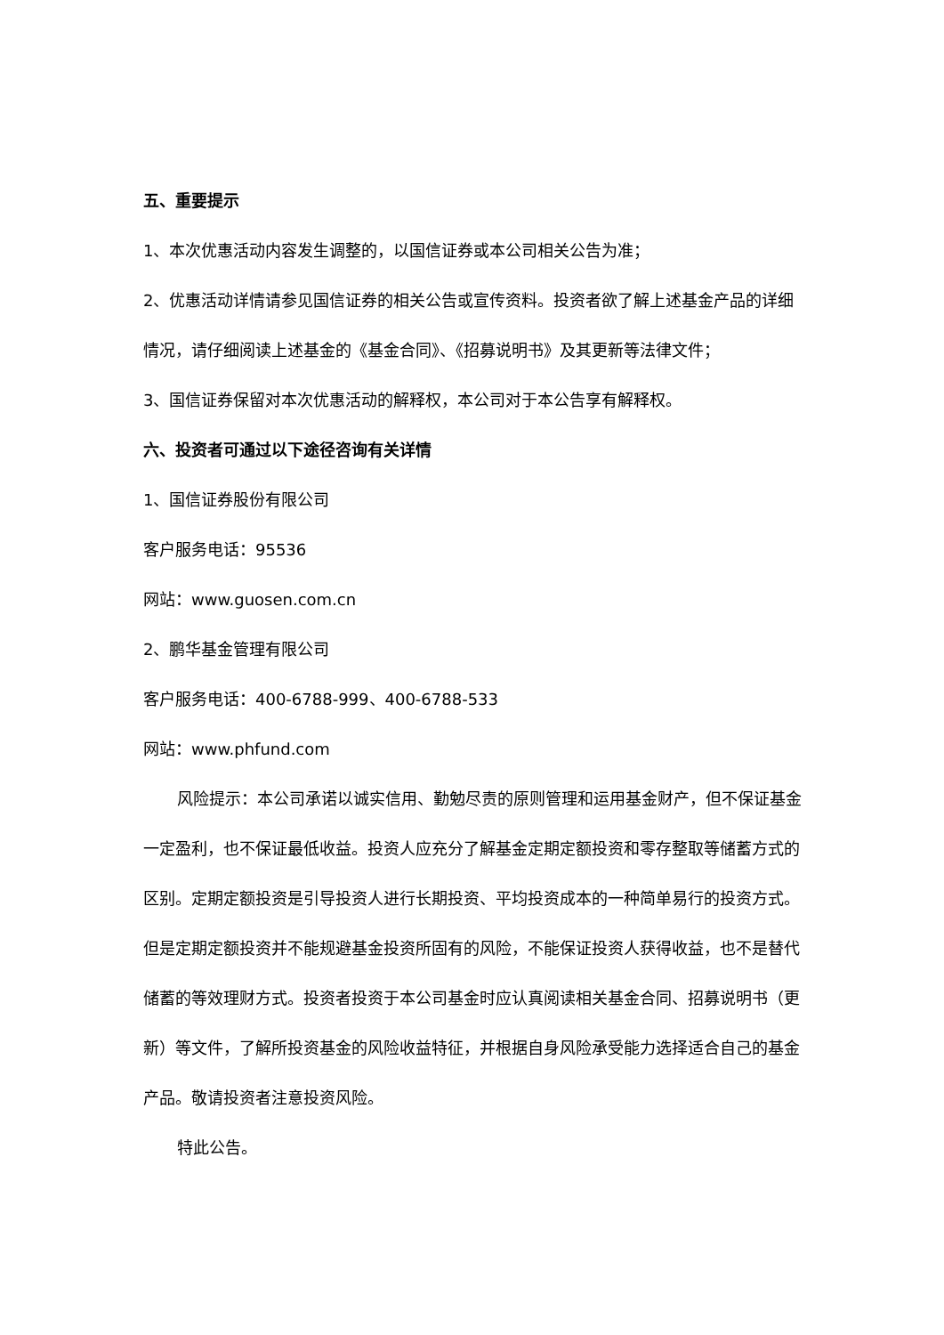五、重要提示
1、本次优惠活动内容发生调整的，以国信证券或本公司相关公告为准；
2、优惠活动详情请参见国信证券的相关公告或宣传资料。投资者欲了解上述基金产品的详细情况，请仔细阅读上述基金的《基金合同》、《招募说明书》及其更新等法律文件；
3、国信证券保留对本次优惠活动的解释权，本公司对于本公告享有解释权。
六、投资者可通过以下途径咨询有关详情
1、国信证券股份有限公司
客户服务电话：95536
网站：www.guosen.com.cn
2、鹏华基金管理有限公司
客户服务电话：400-6788-999、400-6788-533
网站：www.phfund.com
风险提示：本公司承诺以诚实信用、勤勉尽责的原则管理和运用基金财产，但不保证基金一定盈利，也不保证最低收益。投资人应充分了解基金定期定额投资和零存整取等储蓄方式的区别。定期定额投资是引导投资人进行长期投资、平均投资成本的一种简单易行的投资方式。但是定期定额投资并不能规避基金投资所固有的风险，不能保证投资人获得收益，也不是替代储蓄的等效理财方式。投资者投资于本公司基金时应认真阅读相关基金合同、招募说明书（更新）等文件，了解所投资基金的风险收益特征，并根据自身风险承受能力选择适合自己的基金产品。敬请投资者注意投资风险。
特此公告。